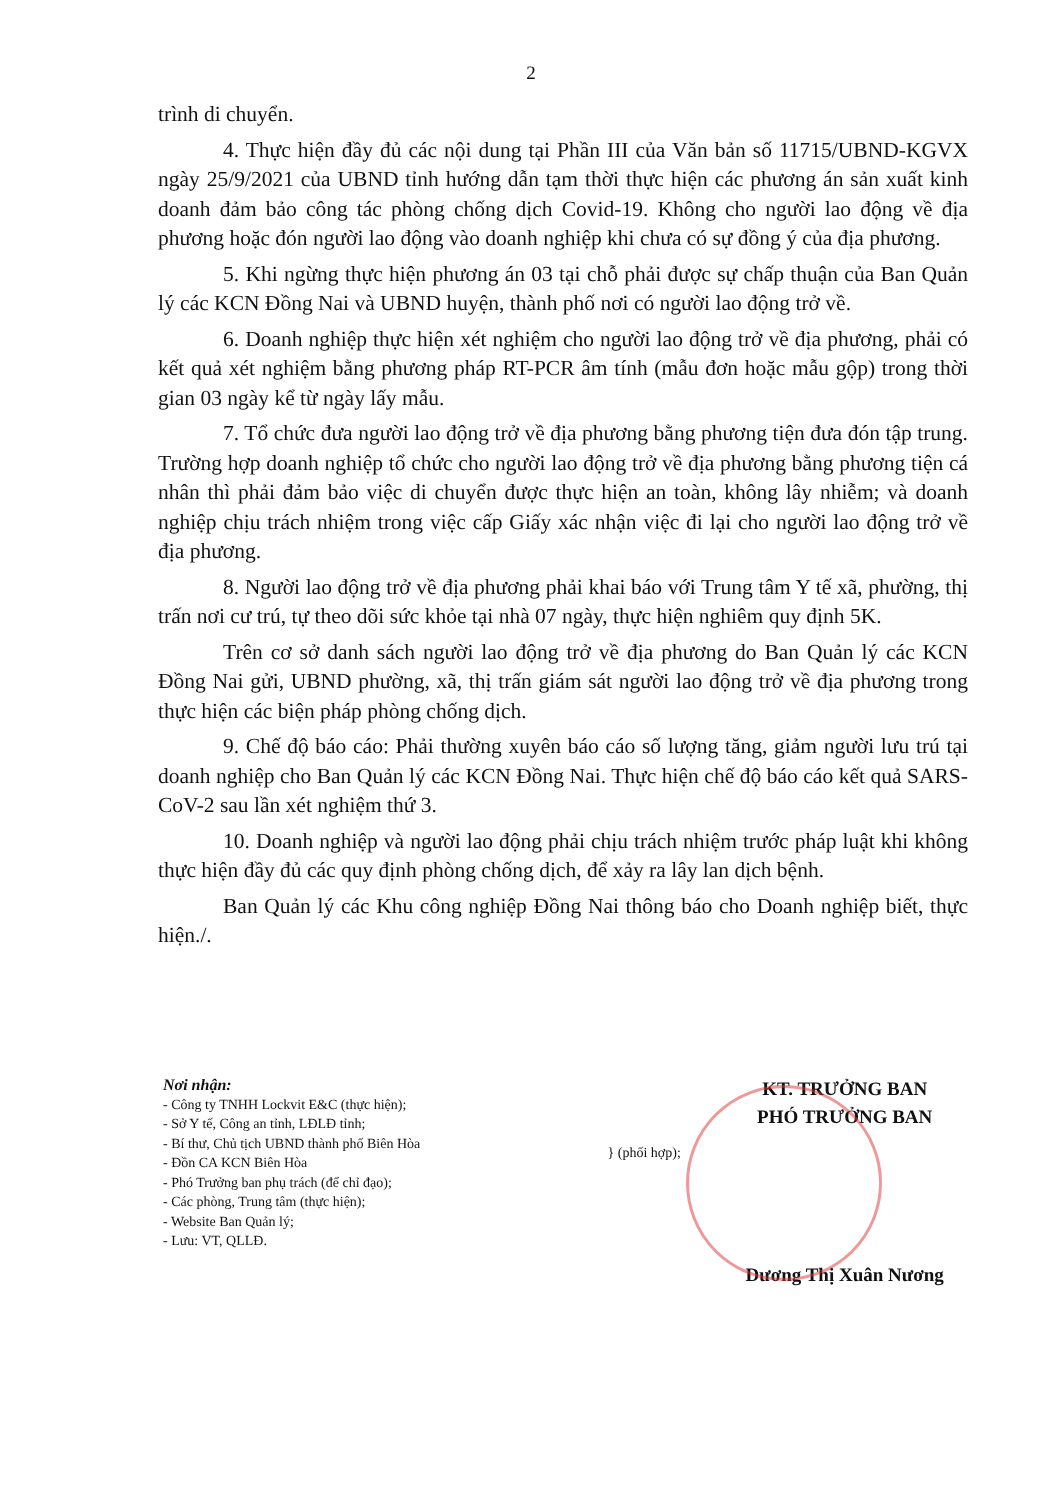2
trình di chuyển.
4. Thực hiện đầy đủ các nội dung tại Phần III của Văn bản số 11715/UBND-KGVX ngày 25/9/2021 của UBND tỉnh hướng dẫn tạm thời thực hiện các phương án sản xuất kinh doanh đảm bảo công tác phòng chống dịch Covid-19. Không cho người lao động về địa phương hoặc đón người lao động vào doanh nghiệp khi chưa có sự đồng ý của địa phương.
5. Khi ngừng thực hiện phương án 03 tại chỗ phải được sự chấp thuận của Ban Quản lý các KCN Đồng Nai và UBND huyện, thành phố nơi có người lao động trở về.
6. Doanh nghiệp thực hiện xét nghiệm cho người lao động trở về địa phương, phải có kết quả xét nghiệm bằng phương pháp RT-PCR âm tính (mẫu đơn hoặc mẫu gộp) trong thời gian 03 ngày kể từ ngày lấy mẫu.
7. Tổ chức đưa người lao động trở về địa phương bằng phương tiện đưa đón tập trung. Trường hợp doanh nghiệp tổ chức cho người lao động trở về địa phương bằng phương tiện cá nhân thì phải đảm bảo việc di chuyển được thực hiện an toàn, không lây nhiễm; và doanh nghiệp chịu trách nhiệm trong việc cấp Giấy xác nhận việc đi lại cho người lao động trở về địa phương.
8. Người lao động trở về địa phương phải khai báo với Trung tâm Y tế xã, phường, thị trấn nơi cư trú, tự theo dõi sức khỏe tại nhà 07 ngày, thực hiện nghiêm quy định 5K.
Trên cơ sở danh sách người lao động trở về địa phương do Ban Quản lý các KCN Đồng Nai gửi, UBND phường, xã, thị trấn giám sát người lao động trở về địa phương trong thực hiện các biện pháp phòng chống dịch.
9. Chế độ báo cáo: Phải thường xuyên báo cáo số lượng tăng, giảm người lưu trú tại doanh nghiệp cho Ban Quản lý các KCN Đồng Nai. Thực hiện chế độ báo cáo kết quả SARS-CoV-2 sau lần xét nghiệm thứ 3.
10. Doanh nghiệp và người lao động phải chịu trách nhiệm trước pháp luật khi không thực hiện đầy đủ các quy định phòng chống dịch, để xảy ra lây lan dịch bệnh.
Ban Quản lý các Khu công nghiệp Đồng Nai thông báo cho Doanh nghiệp biết, thực hiện./.
Nơi nhận:
- Công ty TNHH Lockvit E&C (thực hiện);
- Sở Y tế, Công an tỉnh, LĐLĐ tỉnh;
- Bí thư, Chủ tịch UBND thành phố Biên Hòa
- Đồn CA KCN Biên Hòa
- Phó Trưởng ban phụ trách (để chỉ đạo);
- Các phòng, Trung tâm (thực hiện);
- Website Ban Quản lý;
- Lưu: VT, QLLĐ.
} (phối hợp);
KT. TRƯỞNG BAN
PHÓ TRƯỞNG BAN
Dương Thị Xuân Nương